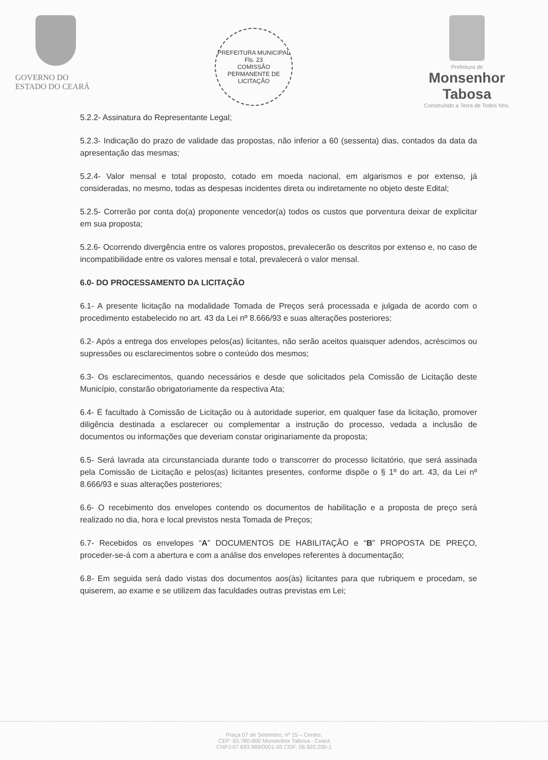GOVERNO DO
ESTADO DO CEARÁ
PREFEITURA MUNICIPAL
Fls. 23
COMISSÃO PERMANENTE DE LICITAÇÃO
Prefeitura de
Monsenhor Tabosa
Construindo a Terra de Todos Nós.
5.2.2- Assinatura do Representante Legal;
5.2.3- Indicação do prazo de validade das propostas, não inferior a 60 (sessenta) dias, contados da data da apresentação das mesmas;
5.2.4- Valor mensal e total proposto, cotado em moeda nacional, em algarismos e por extenso, já consideradas, no mesmo, todas as despesas incidentes direta ou indiretamente no objeto deste Edital;
5.2.5- Correrão por conta do(a) proponente vencedor(a) todos os custos que porventura deixar de explicitar em sua proposta;
5.2.6- Ocorrendo divergência entre os valores propostos, prevalecerão os descritos por extenso e, no caso de incompatibilidade entre os valores mensal e total, prevalecerá o valor mensal.
6.0- DO PROCESSAMENTO DA LICITAÇÃO
6.1- A presente licitação na modalidade Tomada de Preços será processada e julgada de acordo com o procedimento estabelecido no art. 43 da Lei nº 8.666/93 e suas alterações posteriores;
6.2- Após a entrega dos envelopes pelos(as) licitantes, não serão aceitos quaisquer adendos, acréscimos ou supressões ou esclarecimentos sobre o conteúdo dos mesmos;
6.3- Os esclarecimentos, quando necessários e desde que solicitados pela Comissão de Licitação deste Município, constarão obrigatoriamente da respectiva Ata;
6.4- É facultado à Comissão de Licitação ou à autoridade superior, em qualquer fase da licitação, promover diligência destinada a esclarecer ou complementar a instrução do processo, vedada a inclusão de documentos ou informações que deveriam constar originariamente da proposta;
6.5- Será lavrada ata circunstanciada durante todo o transcorrer do processo licitatório, que será assinada pela Comissão de Licitação e pelos(as) licitantes presentes, conforme dispõe o § 1º do art. 43, da Lei nº 8.666/93 e suas alterações posteriores;
6.6- O recebimento dos envelopes contendo os documentos de habilitação e a proposta de preço será realizado no dia, hora e local previstos nesta Tomada de Preços;
6.7- Recebidos os envelopes “A” DOCUMENTOS DE HABILITAÇÃO e “B” PROPOSTA DE PREÇO, proceder-se-á com a abertura e com a análise dos envelopes referentes à documentação;
6.8- Em seguida será dado vistas dos documentos aos(às) licitantes para que rubriquem e procedam, se quiserem, ao exame e se utilizem das faculdades outras previstas em Lei;
Praça 07 de Setembro, nº 15 – Centro,
CEP: 63.780-000 Monsenhor Tabosa - Ceará
CNPJ:07.693.989/0001-05 CGF: 06.920.200-1